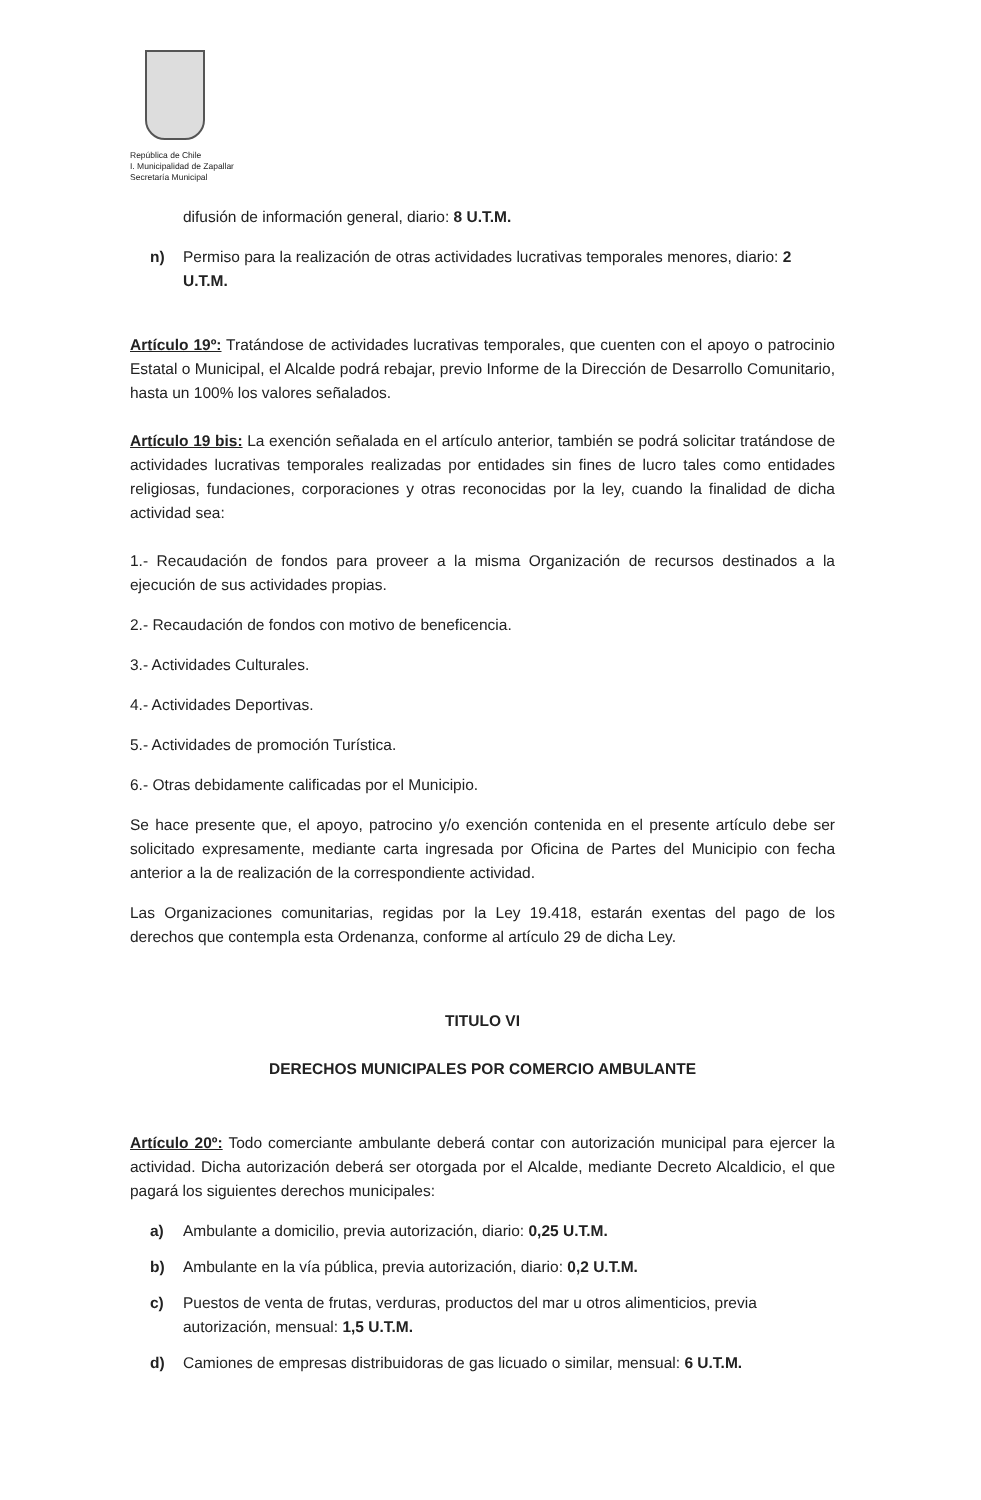República de Chile
I. Municipalidad de Zapallar
Secretaría Municipal
difusión de información general, diario: 8 U.T.M.
n) Permiso para la realización de otras actividades lucrativas temporales menores, diario: 2 U.T.M.
Artículo 19º: Tratándose de actividades lucrativas temporales, que cuenten con el apoyo o patrocinio Estatal o Municipal, el Alcalde podrá rebajar, previo Informe de la Dirección de Desarrollo Comunitario, hasta un 100% los valores señalados.
Artículo 19 bis: La exención señalada en el artículo anterior, también se podrá solicitar tratándose de actividades lucrativas temporales realizadas por entidades sin fines de lucro tales como entidades religiosas, fundaciones, corporaciones y otras reconocidas por la ley, cuando la finalidad de dicha actividad sea:
1.- Recaudación de fondos para proveer a la misma Organización de recursos destinados a la ejecución de sus actividades propias.
2.- Recaudación de fondos con motivo de beneficencia.
3.- Actividades Culturales.
4.- Actividades Deportivas.
5.- Actividades de promoción Turística.
6.- Otras debidamente calificadas por el Municipio.
Se hace presente que, el apoyo, patrocino y/o exención contenida en el presente artículo debe ser solicitado expresamente, mediante carta ingresada por Oficina de Partes del Municipio con fecha anterior a la de realización de la correspondiente actividad.
Las Organizaciones comunitarias, regidas por la Ley 19.418, estarán exentas del pago de los derechos que contempla esta Ordenanza, conforme al artículo 29 de dicha Ley.
TITULO VI
DERECHOS MUNICIPALES POR COMERCIO AMBULANTE
Artículo 20º: Todo comerciante ambulante deberá contar con autorización municipal para ejercer la actividad. Dicha autorización deberá ser otorgada por el Alcalde, mediante Decreto Alcaldicio, el que pagará los siguientes derechos municipales:
a) Ambulante a domicilio, previa autorización, diario: 0,25 U.T.M.
b) Ambulante en la vía pública, previa autorización, diario: 0,2 U.T.M.
c) Puestos de venta de frutas, verduras, productos del mar u otros alimenticios, previa autorización, mensual: 1,5 U.T.M.
d) Camiones de empresas distribuidoras de gas licuado o similar, mensual: 6 U.T.M.